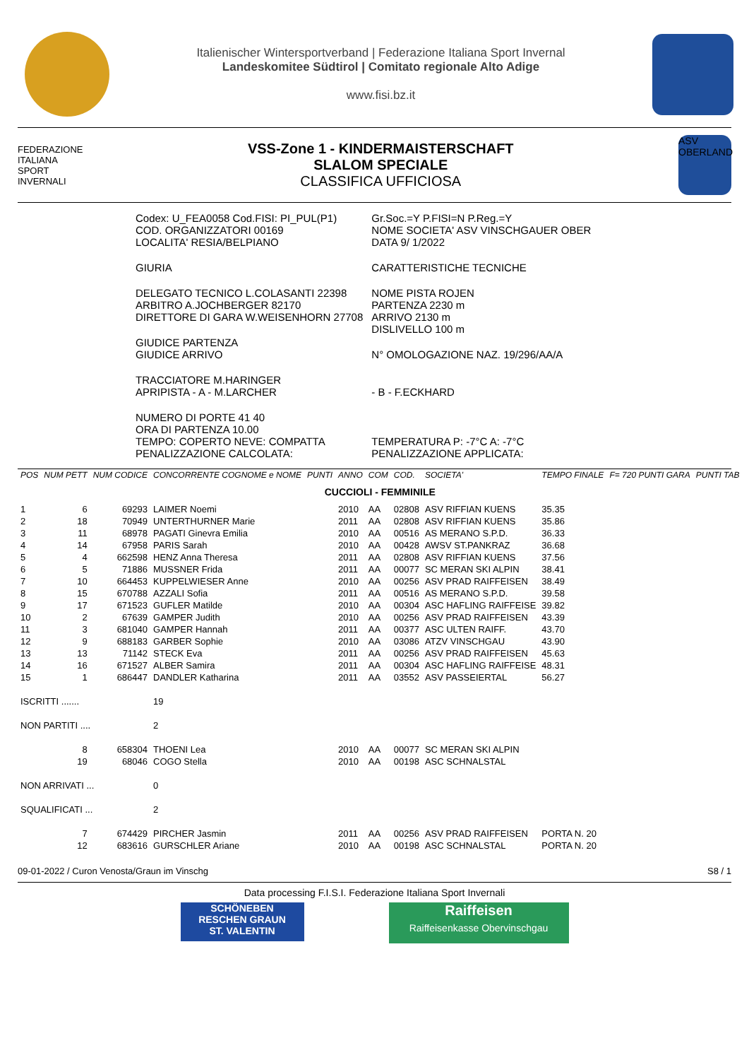Italienischer Wintersportverband | Federazione Italiana Sport Invernal
Landeskomitee Südtirol | Comitato regionale Alto Adige
www.fisi.bz.it
FEDERAZIONE
ITALIANA
SPORT
INVERNALI
VSS-Zone 1 - KINDERMAISTERSCHAFT
SLALOM SPECIALE
CLASSIFICA UFFICIOSA
ASV OBERLAND
| Codex: U_FEA0058 Cod.FISI: PI_PUL(P1) COD. ORGANIZZATORI 00169 LOCALITA' RESIA/BELPIANO | Gr.Soc.=Y P.FISI=N P.Reg.=Y NOME SOCIETA' ASV VINSCHGAUER OBER DATA 9/ 1/2022 |
| GIURIA | CARATTERISTICHE TECNICHE |
| DELEGATO TECNICO L.COLASANTI 22398 ARBITRO A.JOCHBERGER 82170 DIRETTORE DI GARA W.WEISENHORN 27708 | NOME PISTA ROJEN PARTENZA 2230 m ARRIVO 2130 m DISLIVELLO 100 m |
| GIUDICE PARTENZA GIUDICE ARRIVO | N° OMOLOGAZIONE NAZ. 19/296/AA/A |
| TRACCIATORE M.HARINGER APRIPISTA - A - M.LARCHER | - B - F.ECKHARD |
| NUMERO DI PORTE 41 40 ORA DI PARTENZA 10.00 TEMPO: COPERTO NEVE: COMPATTA PENALIZZAZIONE CALCOLATA: | TEMPERATURA P: -7°C A: -7°C PENALIZZAZIONE APPLICATA: |
| POS | NUM PETT | NUM CODICE | CONCORRENTE COGNOME e NOME | PUNTI | ANNO | COM | COD. | SOCIETA' | TEMPO FINALE | F= 720 PUNTI GARA | PUNTI TAB |
| --- | --- | --- | --- | --- | --- | --- | --- | --- | --- | --- | --- |
| CUCCIOLI - FEMMINILE | | | | | | | | | | | |
| 1 | 6 | 69293 | LAIMER Noemi | | 2010 | AA | 02808 | ASV RIFFIAN KUENS | 35.35 | | |
| 2 | 18 | 70949 | UNTERTHURNER Marie | | 2011 | AA | 02808 | ASV RIFFIAN KUENS | 35.86 | | |
| 3 | 11 | 68978 | PAGATI Ginevra Emilia | | 2010 | AA | 00516 | AS MERANO S.P.D. | 36.33 | | |
| 4 | 14 | 67958 | PARIS Sarah | | 2010 | AA | 00428 | AWSV ST.PANKRAZ | 36.68 | | |
| 5 | 4 | 662598 | HENZ Anna Theresa | | 2011 | AA | 02808 | ASV RIFFIAN KUENS | 37.56 | | |
| 6 | 5 | 71886 | MUSSNER Frida | | 2011 | AA | 00077 | SC MERAN SKI ALPIN | 38.41 | | |
| 7 | 10 | 664453 | KUPPELWIESER Anne | | 2010 | AA | 00256 | ASV PRAD RAIFFEISEN | 38.49 | | |
| 8 | 15 | 670788 | AZZALI Sofia | | 2011 | AA | 00516 | AS MERANO S.P.D. | 39.58 | | |
| 9 | 17 | 671523 | GUFLER Matilde | | 2010 | AA | 00304 | ASC HAFLING RAIFFEISE | 39.82 | | |
| 10 | 2 | 67639 | GAMPER Judith | | 2010 | AA | 00256 | ASV PRAD RAIFFEISEN | 43.39 | | |
| 11 | 3 | 681040 | GAMPER Hannah | | 2011 | AA | 00377 | ASC ULTEN RAIFF. | 43.70 | | |
| 12 | 9 | 688183 | GARBER Sophie | | 2010 | AA | 03086 | ATZV VINSCHGAU | 43.90 | | |
| 13 | 13 | 71142 | STECK Eva | | 2011 | AA | 00256 | ASV PRAD RAIFFEISEN | 45.63 | | |
| 14 | 16 | 671527 | ALBER Samira | | 2011 | AA | 00304 | ASC HAFLING RAIFFEISE | 48.31 | | |
| 15 | 1 | 686447 | DANDLER Katharina | | 2011 | AA | 03552 | ASV PASSEIERTAL | 56.27 | | |
| ISCRITTI ....... | | | 19 | | | | | | | | |
| NON PARTITI .... | | | 2 | | | | | | | | |
| | 8 | 658304 | THOENI Lea | | 2010 | AA | 00077 | SC MERAN SKI ALPIN | | | |
| | 19 | 68046 | COGO Stella | | 2010 | AA | 00198 | ASC SCHNALSTAL | | | |
| NON ARRIVATI ... | | | 0 | | | | | | | | |
| SQUALIFICATI ... | | | 2 | | | | | | | | |
| | 7 | 674429 | PIRCHER Jasmin | | 2011 | AA | 00256 | ASV PRAD RAIFFEISEN | PORTA N. 20 | | |
| | 12 | 683616 | GURSCHLER Ariane | | 2010 | AA | 00198 | ASC SCHNALSTAL | PORTA N. 20 | | |
09-01-2022 / Curon Venosta/Graun im Vinschg S8 / 1
Data processing F.I.S.I. Federazione Italiana Sport Invernali
SCHÖNEBEN
RESCHEN GRAUN
ST. VALENTIN
Raiffeisen
Raiffeisenkasse Obervinschgau